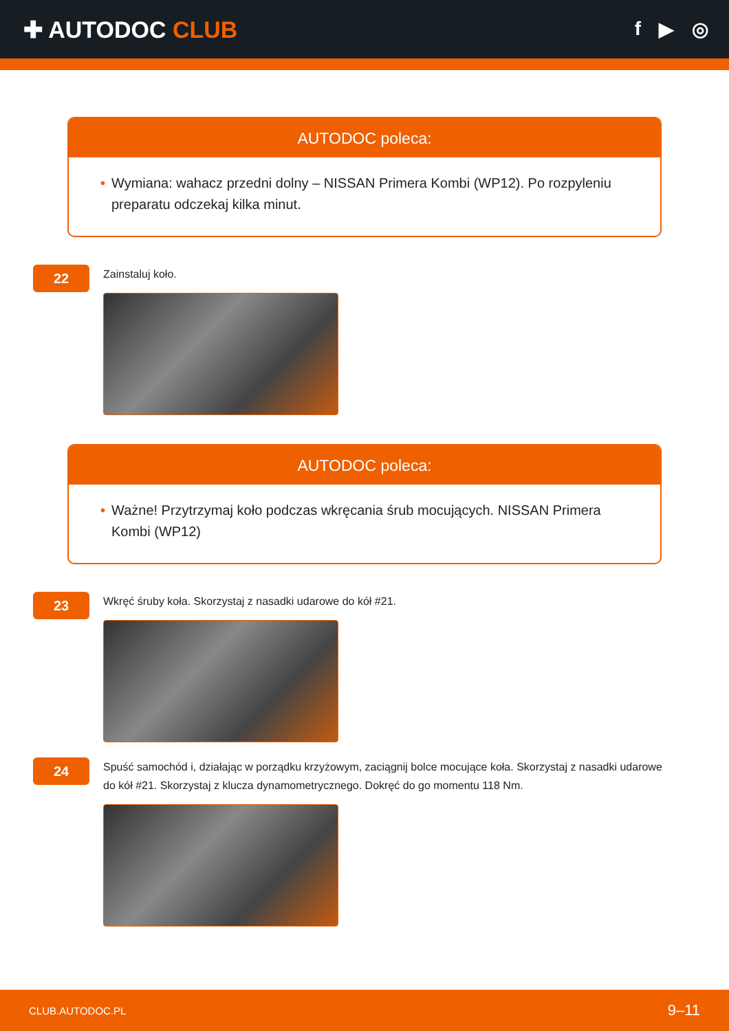✚ AUTODOC CLUB
f ▶ ◎
AUTODOC poleca:
• Wymiana: wahacz przedni dolny – NISSAN Primera Kombi (WP12). Po rozpyleniu preparatu odczekaj kilka minut.
22
Zainstaluj koło.
AUTODOC poleca:
• Ważne! Przytrzymaj koło podczas wkręcania śrub mocujących. NISSAN Primera Kombi (WP12)
23
Wkręć śruby koła. Skorzystaj z nasadki udarowe do kół #21.
24
Spuść samochód i, działając w porządku krzyżowym, zaciągnij bolce mocujące koła. Skorzystaj z nasadki udarowe do kół #21. Skorzystaj z klucza dynamometrycznego. Dokręć do go momentu 118 Nm.
CLUB.AUTODOC.PL 9–11